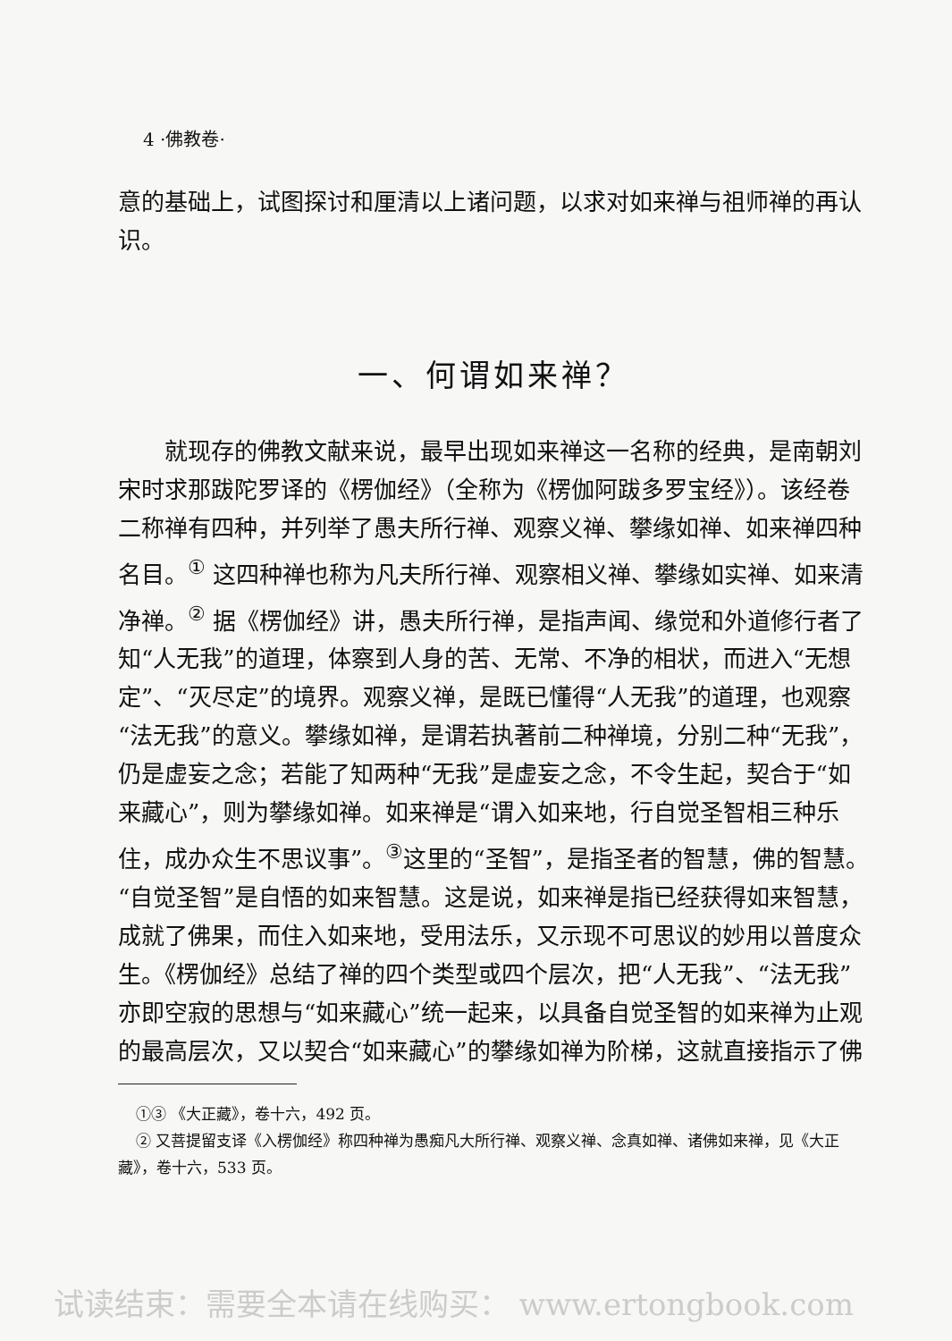4 ·佛教卷·
意的基础上，试图探讨和厘清以上诸问题，以求对如来禅与祖师禅的再认识。
一、何谓如来禅？
就现存的佛教文献来说，最早出现如来禅这一名称的经典，是南朝刘宋时求那跋陀罗译的《楞伽经》（全称为《楞伽阿跋多罗宝经》）。该经卷二称禅有四种，并列举了愚夫所行禅、观察义禅、攀缘如禅、如来禅四种名目。<sup>①</sup> 这四种禅也称为凡夫所行禅、观察相义禅、攀缘如实禅、如来清净禅。<sup>②</sup> 据《楞伽经》讲，愚夫所行禅，是指声闻、缘觉和外道修行者了知“人无我”的道理，体察到人身的苦、无常、不净的相状，而进入“无想定”、“灭尽定”的境界。观察义禅，是既已懂得“人无我”的道理，也观察“法无我”的意义。攀缘如禅，是谓若执著前二种禅境，分别二种“无我”，仍是虚妄之念；若能了知两种“无我”是虚妄之念，不令生起，契合于“如来藏心”，则为攀缘如禅。如来禅是“谓入如来地，行自觉圣智相三种乐住，成办众生不思议事”。<sup>③</sup>这里的“圣智”，是指圣者的智慧，佛的智慧。“自觉圣智”是自悟的如来智慧。这是说，如来禅是指已经获得如来智慧，成就了佛果，而住入如来地，受用法乐，又示现不可思议的妙用以普度众生。《楞伽经》总结了禅的四个类型或四个层次，把“人无我”、“法无我”亦即空寂的思想与“如来藏心”统一起来，以具备自觉圣智的如来禅为止观的最高层次，又以契合“如来藏心”的攀缘如禅为阶梯，这就直接指示了佛
①③ 《大正藏》，卷十六，492 页。
② 又菩提留支译《入楞伽经》称四种禅为愚痴凡大所行禅、观察义禅、念真如禅、诸佛如来禅，见《大正藏》，卷十六，533 页。
试读结束：需要全本请在线购买： www.ertongbook.com